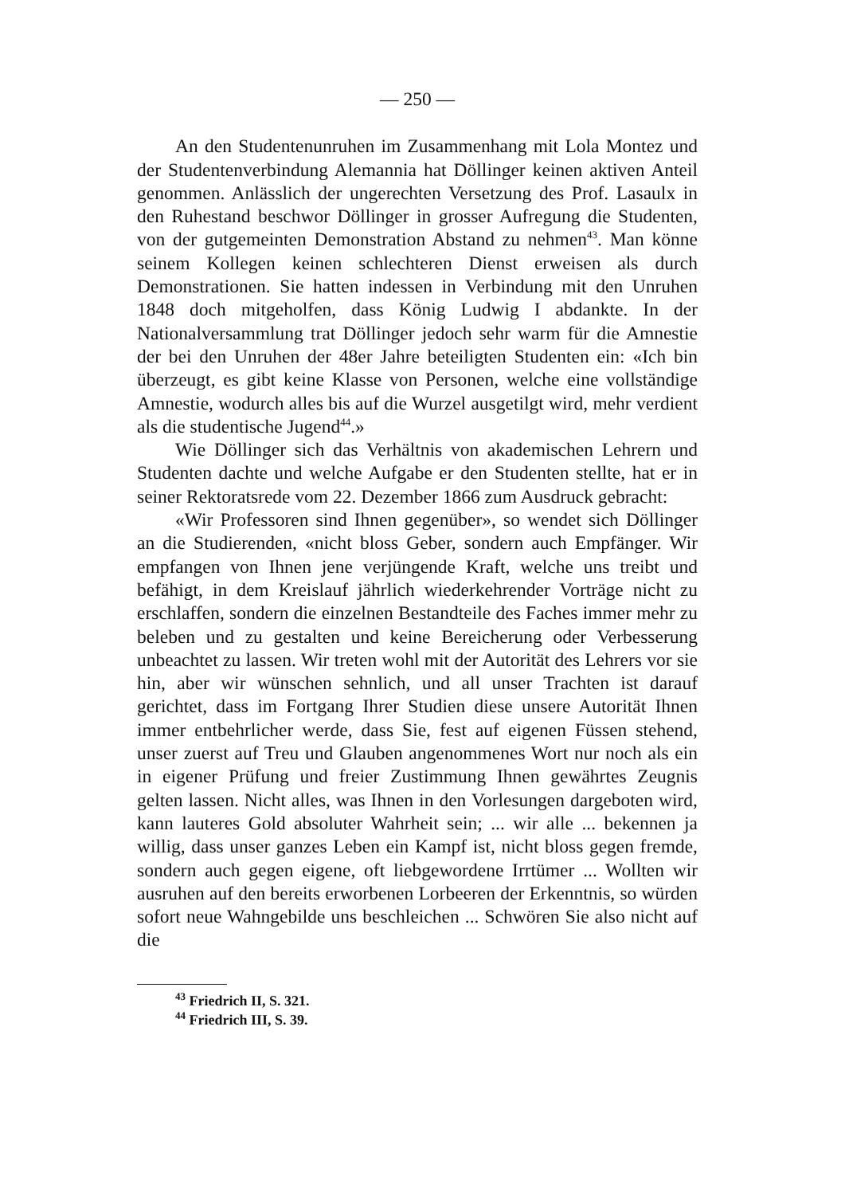— 250 —
An den Studentenunruhen im Zusammenhang mit Lola Montez und der Studentenverbindung Alemannia hat Döllinger keinen aktiven Anteil genommen. Anlässlich der ungerechten Versetzung des Prof. Lasaulx in den Ruhestand beschwor Döllinger in grosser Aufregung die Studenten, von der gutgemeinten Demonstration Abstand zu nehmen<sup>43</sup>. Man könne seinem Kollegen keinen schlechteren Dienst erweisen als durch Demonstrationen. Sie hatten indessen in Verbindung mit den Unruhen 1848 doch mitgeholfen, dass König Ludwig I abdankte. In der Nationalversammlung trat Döllinger jedoch sehr warm für die Amnestie der bei den Unruhen der 48er Jahre beteiligten Studenten ein: «Ich bin überzeugt, es gibt keine Klasse von Personen, welche eine vollständige Amnestie, wodurch alles bis auf die Wurzel ausgetilgt wird, mehr verdient als die studentische Jugend<sup>44</sup>.»
Wie Döllinger sich das Verhältnis von akademischen Lehrern und Studenten dachte und welche Aufgabe er den Studenten stellte, hat er in seiner Rektoratsrede vom 22. Dezember 1866 zum Ausdruck gebracht:
«Wir Professoren sind Ihnen gegenüber», so wendet sich Döllinger an die Studierenden, «nicht bloss Geber, sondern auch Empfänger. Wir empfangen von Ihnen jene verjüngende Kraft, welche uns treibt und befähigt, in dem Kreislauf jährlich wiederkehrender Vorträge nicht zu erschlaffen, sondern die einzelnen Bestandteile des Faches immer mehr zu beleben und zu gestalten und keine Bereicherung oder Verbesserung unbeachtet zu lassen. Wir treten wohl mit der Autorität des Lehrers vor sie hin, aber wir wünschen sehnlich, und all unser Trachten ist darauf gerichtet, dass im Fortgang Ihrer Studien diese unsere Autorität Ihnen immer entbehrlicher werde, dass Sie, fest auf eigenen Füssen stehend, unser zuerst auf Treu und Glauben angenommenes Wort nur noch als ein in eigener Prüfung und freier Zustimmung Ihnen gewährtes Zeugnis gelten lassen. Nicht alles, was Ihnen in den Vorlesungen dargeboten wird, kann lauteres Gold absoluter Wahrheit sein; ... wir alle ... bekennen ja willig, dass unser ganzes Leben ein Kampf ist, nicht bloss gegen fremde, sondern auch gegen eigene, oft liebgewordene Irrtümer ... Wollten wir ausruhen auf den bereits erworbenen Lorbeeren der Erkenntnis, so würden sofort neue Wahngebilde uns beschleichen ... Schwören Sie also nicht auf die
<sup>43</sup> Friedrich II, S. 321.
<sup>44</sup> Friedrich III, S. 39.